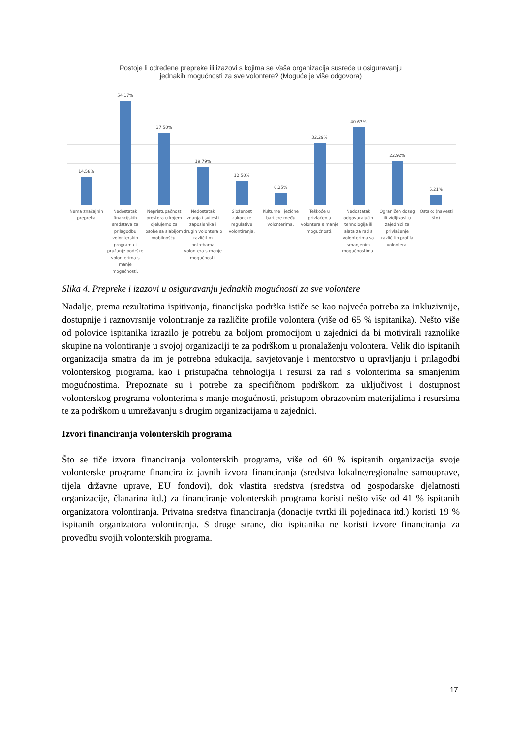Postoje li određene prepreke ili izazovi s kojima se Vaša organizacija susreće u osiguravanju
jednakih mogućnosti za sve volontere? (Moguće je više odgovora)
14,58%
54,17%
37,50%
19,79%
12,50%
6,25%
32,29%
40,63%
22,92%
5,21%
Nema značajnih prepreka Nedostatak financijskih sredstava za prilagodbu volonterskih programa i pružanje podrške volonterima s manje mogućnosti.
Nepristupačnost prostora u kojem djelujemo za osobe sa slabijom mobilnošću.
Nedostatak znanja i svijesti zaposlenika i drugih volontera o različitim potrebama volontera s manje mogućnosti.
Složenost zakonske regulative volontiranja.
Kulturne i jezične barijere među volonterima.
Teškoće u privlačenju volontera s manje mogućnosti.
Nedostatak odgovarajućih tehnologija ili alata za rad s volonterima sa smanjenim mogućnostima.
Ograničen doseg ili vidljivost u zajednici za privlačenje različitih profila volontera.
Ostalo: (navesti što)
Slika 4. Prepreke i izazovi u osiguravanju jednakih mogućnosti za sve volontere
Nadalje, prema rezultatima ispitivanja, financijska podrška ističe se kao najveća potreba za inkluzivnije, dostupnije i raznovrsnije volontiranje za različite profile volontera (više od 65 % ispitanika). Nešto više od polovice ispitanika izrazilo je potrebu za boljom promocijom u zajednici da bi motivirali raznolike skupine na volontiranje u svojoj organizaciji te za podrškom u pronalaženju volontera. Velik dio ispitanih organizacija smatra da im je potrebna edukacija, savjetovanje i mentorstvo u upravljanju i prilagodbi volonterskog programa, kao i pristupačna tehnologija i resursi za rad s volonterima sa smanjenim mogućnostima. Prepoznate su i potrebe za specifičnom podrškom za uključivost i dostupnost volonterskog programa volonterima s manje mogućnosti, pristupom obrazovnim materijalima i resursima te za podrškom u umrežavanju s drugim organizacijama u zajednici.
Izvori financiranja volonterskih programa
Što se tiče izvora financiranja volonterskih programa, više od 60 % ispitanih organizacija svoje volonterske programe financira iz javnih izvora financiranja (sredstva lokalne/regionalne samouprave, tijela državne uprave, EU fondovi), dok vlastita sredstva (sredstva od gospodarske djelatnosti organizacije, članarina itd.) za financiranje volonterskih programa koristi nešto više od 41 % ispitanih organizatora volontiranja. Privatna sredstva financiranja (donacije tvrtki ili pojedinaca itd.) koristi 19 % ispitanih organizatora volontiranja. S druge strane, dio ispitanika ne koristi izvore financiranja za provedbu svojih volonterskih programa.
17